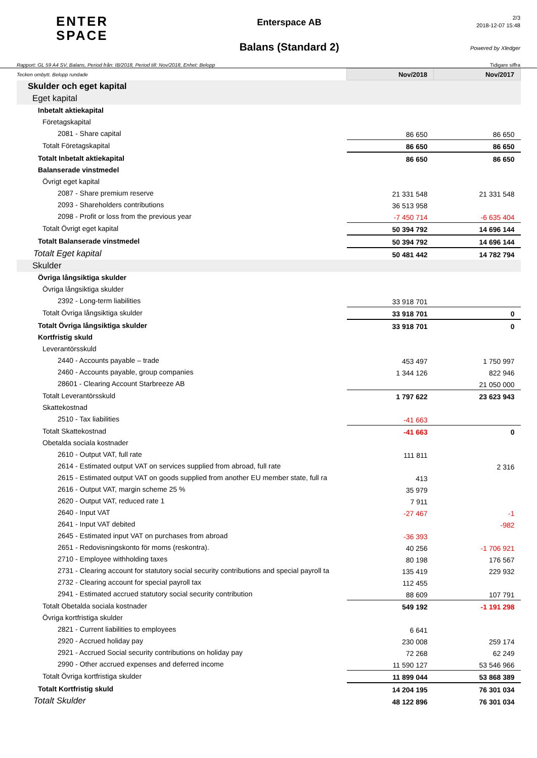ENTER
SPACE
Enterspace AB
Balans (Standard 2)
2/3
2018-12-07 15:48
Powered by Xledger
Rapport: GL 59 A4 SV, Balans, Period från: IB/2018, Period till: Nov/2018, Enhet: Belopp Tidigare siffra
| Tecken ombytt. Belopp rundade | Nov/2018 | Nov/2017 |
| Skulder och eget kapital | | |
| Eget kapital | | |
| Inbetalt aktiekapital | | |
| Företagskapital | | |
| 2081 - Share capital | 86 650 | 86 650 |
| Totalt Företagskapital | 86 650 | 86 650 |
| Totalt Inbetalt aktiekapital | 86 650 | 86 650 |
| Balanserade vinstmedel | | |
| Övrigt eget kapital | | |
| 2087 - Share premium reserve | 21 331 548 | 21 331 548 |
| 2093 - Shareholders contributions | 36 513 958 | |
| 2098 - Profit or loss from the previous year | -7 450 714 | -6 635 404 |
| Totalt Övrigt eget kapital | 50 394 792 | 14 696 144 |
| Totalt Balanserade vinstmedel | 50 394 792 | 14 696 144 |
| Totalt Eget kapital | 50 481 442 | 14 782 794 |
| Skulder | | |
| Övriga långsiktiga skulder | | |
| Övriga långsiktiga skulder | | |
| 2392 - Long-term liabilities | 33 918 701 | |
| Totalt Övriga långsiktiga skulder | 33 918 701 | 0 |
| Totalt Övriga långsiktiga skulder | 33 918 701 | 0 |
| Kortfristig skuld | | |
| Leverantörsskuld | | |
| 2440 - Accounts payable – trade | 453 497 | 1 750 997 |
| 2460 - Accounts payable, group companies | 1 344 126 | 822 946 |
| 28601 - Clearing Account Starbreeze AB | | 21 050 000 |
| Totalt Leverantörsskuld | 1 797 622 | 23 623 943 |
| Skattekostnad | | |
| 2510 - Tax liabilities | -41 663 | |
| Totalt Skattekostnad | -41 663 | 0 |
| Obetalda sociala kostnader | | |
| 2610 - Output VAT, full rate | 111 811 | |
| 2614 - Estimated output VAT on services supplied from abroad, full rate | | 2 316 |
| 2615 - Estimated output VAT on goods supplied from another EU member state, full ra | 413 | |
| 2616 - Output VAT, margin scheme 25 % | 35 979 | |
| 2620 - Output VAT, reduced rate 1 | 7 911 | |
| 2640 - Input VAT | -27 467 | -1 |
| 2641 - Input VAT debited | | -982 |
| 2645 - Estimated input VAT on purchases from abroad | -36 393 | |
| 2651 - Redovisningskonto för moms (reskontra). | 40 256 | -1 706 921 |
| 2710 - Employee withholding taxes | 80 198 | 176 567 |
| 2731 - Clearing account for statutory social security contributions and special payroll ta | 135 419 | 229 932 |
| 2732 - Clearing account for special payroll tax | 112 455 | |
| 2941 - Estimated accrued statutory social security contribution | 88 609 | 107 791 |
| Totalt Obetalda sociala kostnader | 549 192 | -1 191 298 |
| Övriga kortfristiga skulder | | |
| 2821 - Current liabilities to employees | 6 641 | |
| 2920 - Accrued holiday pay | 230 008 | 259 174 |
| 2921 - Accrued Social security contributions on holiday pay | 72 268 | 62 249 |
| 2990 - Other accrued expenses and deferred income | 11 590 127 | 53 546 966 |
| Totalt Övriga kortfristiga skulder | 11 899 044 | 53 868 389 |
| Totalt Kortfristig skuld | 14 204 195 | 76 301 034 |
| Totalt Skulder | 48 122 896 | 76 301 034 |